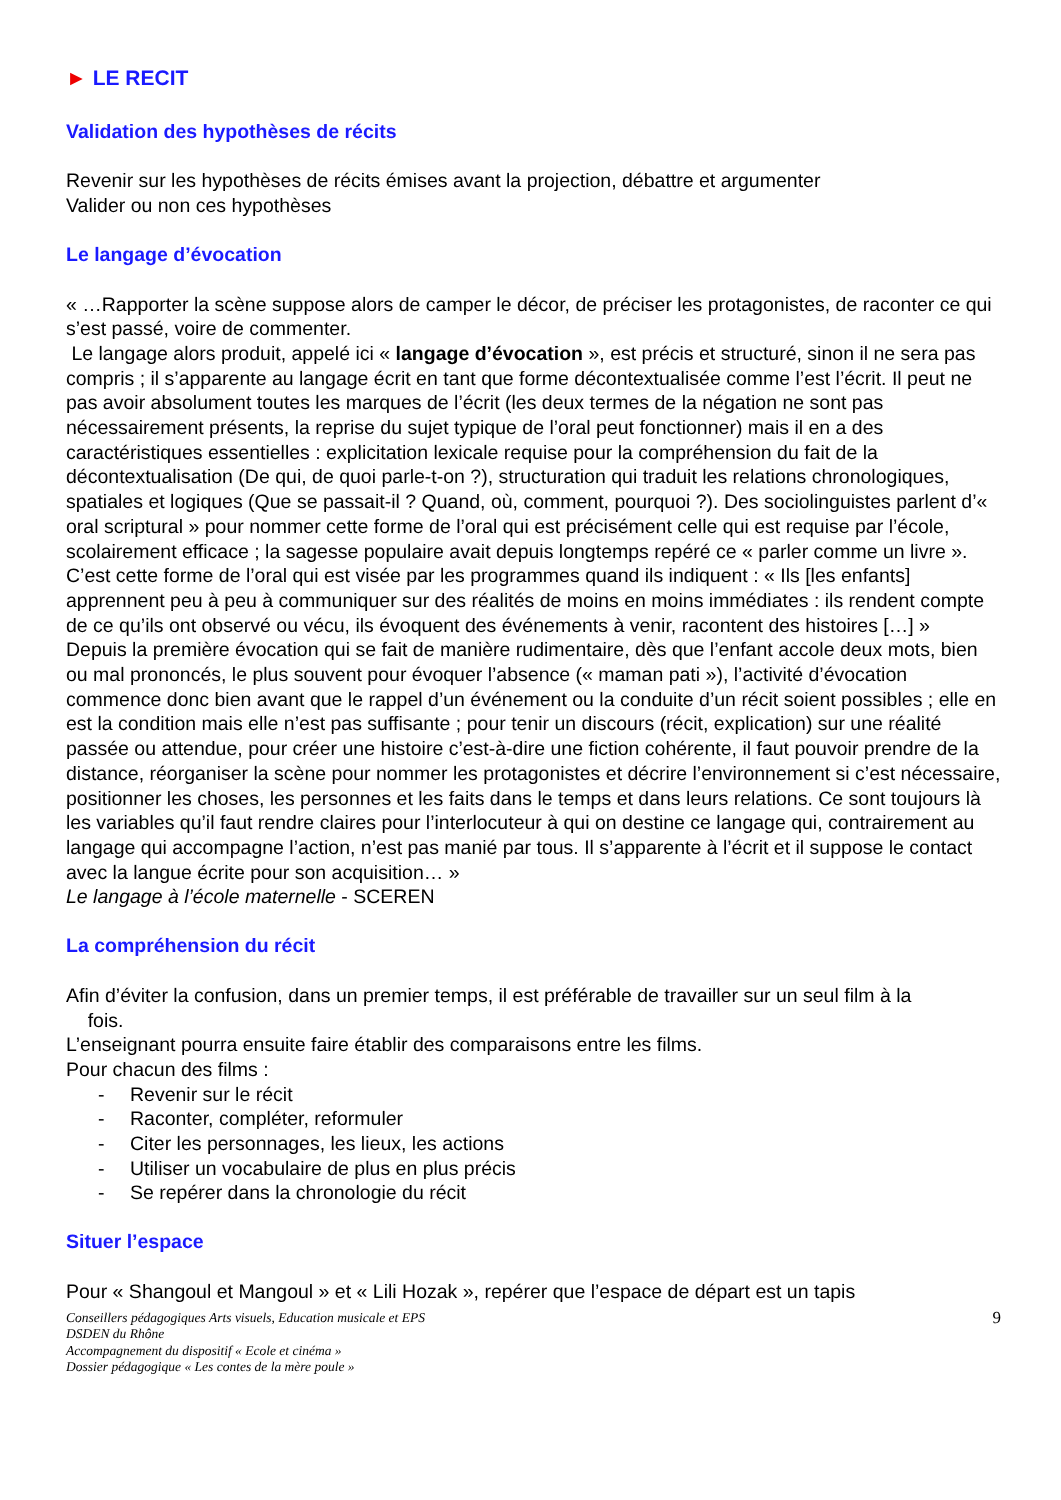► LE RECIT
Validation des hypothèses de récits
Revenir sur les hypothèses de récits émises avant la projection, débattre et argumenter
Valider ou non ces hypothèses
Le langage d’évocation
« …Rapporter la scène suppose alors de camper le décor, de préciser les protagonistes, de raconter ce qui s’est passé, voire de commenter.
Le langage alors produit, appelé ici « langage d’évocation », est précis et structuré, sinon il ne sera pas compris ; il s’apparente au langage écrit en tant que forme décontextualisée comme l’est l’écrit. Il peut ne pas avoir absolument toutes les marques de l’écrit (les deux termes de la négation ne sont pas nécessairement présents, la reprise du sujet typique de l’oral peut fonctionner) mais il en a des caractéristiques essentielles : explicitation lexicale requise pour la compréhension du fait de la décontextualisation (De qui, de quoi parle-t-on ?), structuration qui traduit les relations chronologiques, spatiales et logiques (Que se passait-il ? Quand, où, comment, pourquoi ?). Des sociolinguistes parlent d’« oral scriptural » pour nommer cette forme de l’oral qui est précisément celle qui est requise par l’école, scolairement efficace ; la sagesse populaire avait depuis longtemps repéré ce « parler comme un livre ». C’est cette forme de l’oral qui est visée par les programmes quand ils indiquent : « Ils [les enfants] apprennent peu à peu à communiquer sur des réalités de moins en moins immédiates : ils rendent compte de ce qu’ils ont observé ou vécu, ils évoquent des événements à venir, racontent des histoires […] »
Depuis la première évocation qui se fait de manière rudimentaire, dès que l’enfant accole deux mots, bien ou mal prononcés, le plus souvent pour évoquer l’absence (« maman pati »), l’activité d’évocation commence donc bien avant que le rappel d’un événement ou la conduite d’un récit soient possibles ; elle en est la condition mais elle n’est pas suffisante ; pour tenir un discours (récit, explication) sur une réalité passée ou attendue, pour créer une histoire c’est-à-dire une fiction cohérente, il faut pouvoir prendre de la distance, réorganiser la scène pour nommer les protagonistes et décrire l’environnement si c’est nécessaire, positionner les choses, les personnes et les faits dans le temps et dans leurs relations. Ce sont toujours là les variables qu’il faut rendre claires pour l’interlocuteur à qui on destine ce langage qui, contrairement au langage qui accompagne l’action, n’est pas manié par tous. Il s’apparente à l’écrit et il suppose le contact avec la langue écrite pour son acquisition… »
Le langage à l’école maternelle - SCEREN
La compréhension du récit
Afin d’éviter la confusion, dans un premier temps, il est préférable de travailler sur un seul film à la
fois.
L’enseignant pourra ensuite faire établir des comparaisons entre les films.
Pour chacun des films :
- Revenir sur le récit
- Raconter, compléter, reformuler
- Citer les personnages, les lieux, les actions
- Utiliser un vocabulaire de plus en plus précis
- Se repérer dans la chronologie du récit
Situer l’espace
Pour « Shangoul et Mangoul » et « Lili Hozak », repérer que l’espace de départ est un tapis
Conseillers pédagogiques Arts visuels, Education musicale et EPS
DSDEN du Rhône
Accompagnement du dispositif « Ecole et cinéma »
Dossier pédagogique « Les contes de la mère poule »
9